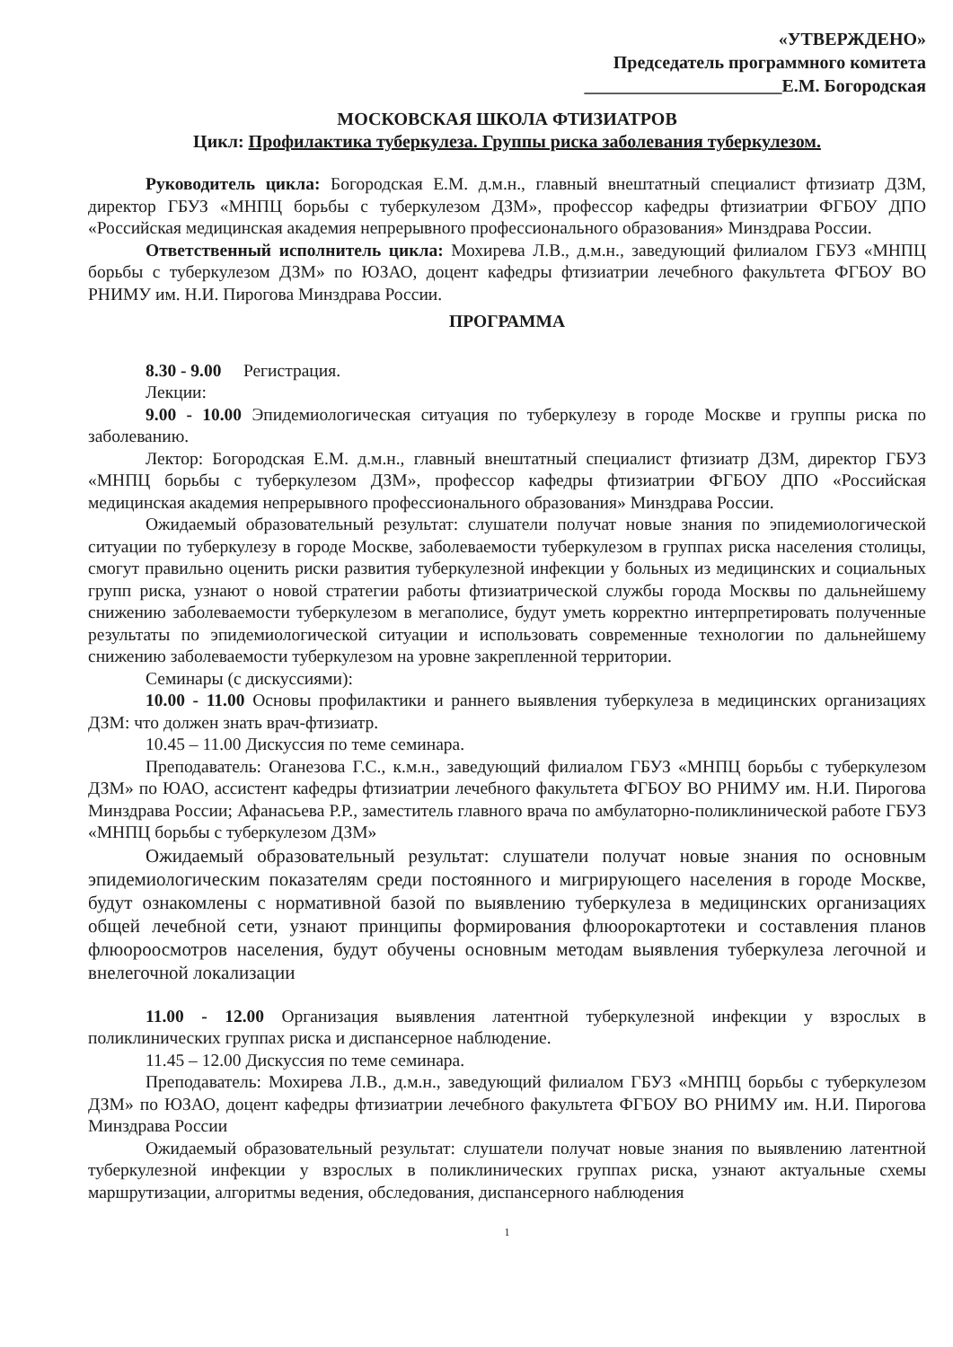«УТВЕРЖДЕНО»
Председатель программного комитета
______________________Е.М. Богородская
МОСКОВСКАЯ ШКОЛА ФТИЗИАТРОВ
Цикл: Профилактика туберкулеза. Группы риска заболевания туберкулезом.
Руководитель цикла: Богородская Е.М. д.м.н., главный внештатный специалист фтизиатр ДЗМ, директор ГБУЗ «МНПЦ борьбы с туберкулезом ДЗМ», профессор кафедры фтизиатрии ФГБОУ ДПО «Российская медицинская академия непрерывного профессионального образования» Минздрава России.
Ответственный исполнитель цикла: Мохирева Л.В., д.м.н., заведующий филиалом ГБУЗ «МНПЦ борьбы с туберкулезом ДЗМ» по ЮЗАО, доцент кафедры фтизиатрии лечебного факультета ФГБОУ ВО РНИМУ им. Н.И. Пирогова Минздрава России.
ПРОГРАММА
8.30 - 9.00 Регистрация.
Лекции:
9.00 - 10.00 Эпидемиологическая ситуация по туберкулезу в городе Москве и группы риска по заболеванию.
Лектор: Богородская Е.М. д.м.н., главный внештатный специалист фтизиатр ДЗМ, директор ГБУЗ «МНПЦ борьбы с туберкулезом ДЗМ», профессор кафедры фтизиатрии ФГБОУ ДПО «Российская медицинская академия непрерывного профессионального образования» Минздрава России.
Ожидаемый образовательный результат: слушатели получат новые знания по эпидемиологической ситуации по туберкулезу в городе Москве, заболеваемости туберкулезом в группах риска населения столицы, смогут правильно оценить риски развития туберкулезной инфекции у больных из медицинских и социальных групп риска, узнают о новой стратегии работы фтизиатрической службы города Москвы по дальнейшему снижению заболеваемости туберкулезом в мегаполисе, будут уметь корректно интерпретировать полученные результаты по эпидемиологической ситуации и использовать современные технологии по дальнейшему снижению заболеваемости туберкулезом на уровне закрепленной территории.
Семинары (с дискуссиями):
10.00 - 11.00 Основы профилактики и раннего выявления туберкулеза в медицинских организациях ДЗМ: что должен знать врач-фтизиатр.
10.45 – 11.00 Дискуссия по теме семинара.
Преподаватель: Оганезова Г.С., к.м.н., заведующий филиалом ГБУЗ «МНПЦ борьбы с туберкулезом ДЗМ» по ЮАО, ассистент кафедры фтизиатрии лечебного факультета ФГБОУ ВО РНИМУ им. Н.И. Пирогова Минздрава России; Афанасьева Р.Р., заместитель главного врача по амбулаторно-поликлинической работе ГБУЗ «МНПЦ борьбы с туберкулезом ДЗМ»
Ожидаемый образовательный результат: слушатели получат новые знания по основным эпидемиологическим показателям среди постоянного и мигрирующего населения в городе Москве, будут ознакомлены с нормативной базой по выявлению туберкулеза в медицинских организациях общей лечебной сети, узнают принципы формирования флюорокартотеки и составления планов флюороосмотров населения, будут обучены основным методам выявления туберкулеза легочной и внелегочной локализации
11.00 - 12.00 Организация выявления латентной туберкулезной инфекции у взрослых в поликлинических группах риска и диспансерное наблюдение.
11.45 – 12.00 Дискуссия по теме семинара.
Преподаватель: Мохирева Л.В., д.м.н., заведующий филиалом ГБУЗ «МНПЦ борьбы с туберкулезом ДЗМ» по ЮЗАО, доцент кафедры фтизиатрии лечебного факультета ФГБОУ ВО РНИМУ им. Н.И. Пирогова Минздрава России
Ожидаемый образовательный результат: слушатели получат новые знания по выявлению латентной туберкулезной инфекции у взрослых в поликлинических группах риска, узнают актуальные схемы маршрутизации, алгоритмы ведения, обследования, диспансерного наблюдения
1